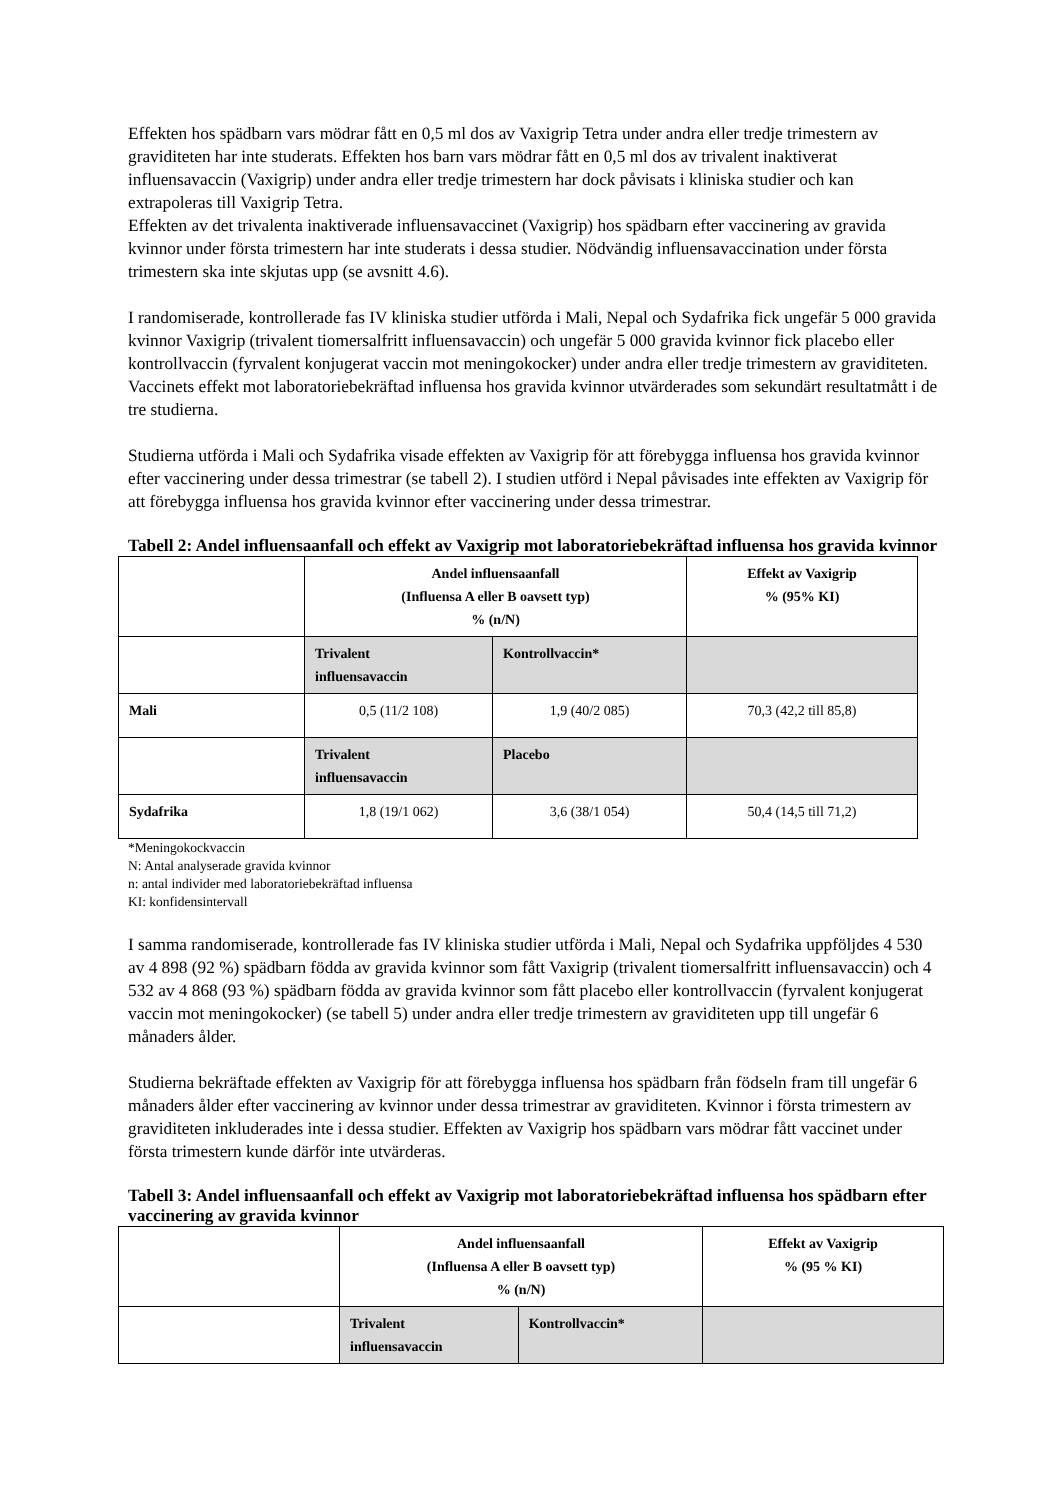Effekten hos spädbarn vars mödrar fått en 0,5 ml dos av Vaxigrip Tetra under andra eller tredje trimestern av graviditeten har inte studerats. Effekten hos barn vars mödrar fått en 0,5 ml dos av trivalent inaktiverat influensavaccin (Vaxigrip) under andra eller tredje trimestern har dock påvisats i kliniska studier och kan extrapoleras till Vaxigrip Tetra.
Effekten av det trivalenta inaktiverade influensavaccinet (Vaxigrip) hos spädbarn efter vaccinering av gravida kvinnor under första trimestern har inte studerats i dessa studier. Nödvändig influensavaccination under första trimestern ska inte skjutas upp (se avsnitt 4.6).
I randomiserade, kontrollerade fas IV kliniska studier utförda i Mali, Nepal och Sydafrika fick ungefär 5 000 gravida kvinnor Vaxigrip (trivalent tiomersalfritt influensavaccin) och ungefär 5 000 gravida kvinnor fick placebo eller kontrollvaccin (fyrvalent konjugerat vaccin mot meningokocker) under andra eller tredje trimestern av graviditeten. Vaccinets effekt mot laboratoriebekräftad influensa hos gravida kvinnor utvärderades som sekundärt resultatmått i de tre studierna.
Studierna utförda i Mali och Sydafrika visade effekten av Vaxigrip för att förebygga influensa hos gravida kvinnor efter vaccinering under dessa trimestrar (se tabell 2). I studien utförd i Nepal påvisades inte effekten av Vaxigrip för att förebygga influensa hos gravida kvinnor efter vaccinering under dessa trimestrar.
Tabell 2: Andel influensaanfall och effekt av Vaxigrip mot laboratoriebekräftad influensa hos gravida kvinnor
| | Andel influensaanfall (Influensa A eller B oavsett typ) % (n/N) | | Effekt av Vaxigrip % (95% KI) |
| | Trivalent influensavaccin | Kontrollvaccin* | |
| Mali | 0,5 (11/2 108) | 1,9 (40/2 085) | 70,3 (42,2 till 85,8) |
| | Trivalent influensavaccin | Placebo | |
| Sydafrika | 1,8 (19/1 062) | 3,6 (38/1 054) | 50,4 (14,5 till 71,2) |
*Meningokockvaccin
N: Antal analyserade gravida kvinnor
n: antal individer med laboratoriebekräftad influensa
KI: konfidensintervall
I samma randomiserade, kontrollerade fas IV kliniska studier utförda i Mali, Nepal och Sydafrika uppföljdes 4 530 av 4 898 (92 %) spädbarn födda av gravida kvinnor som fått Vaxigrip (trivalent tiomersalfritt influensavaccin) och 4 532 av 4 868 (93 %) spädbarn födda av gravida kvinnor som fått placebo eller kontrollvaccin (fyrvalent konjugerat vaccin mot meningokocker) (se tabell 5) under andra eller tredje trimestern av graviditeten upp till ungefär 6 månaders ålder.
Studierna bekräftade effekten av Vaxigrip för att förebygga influensa hos spädbarn från födseln fram till ungefär 6 månaders ålder efter vaccinering av kvinnor under dessa trimestrar av graviditeten. Kvinnor i första trimestern av graviditeten inkluderades inte i dessa studier. Effekten av Vaxigrip hos spädbarn vars mödrar fått vaccinet under första trimestern kunde därför inte utvärderas.
Tabell 3: Andel influensaanfall och effekt av Vaxigrip mot laboratoriebekräftad influensa hos spädbarn efter vaccinering av gravida kvinnor
| | Andel influensaanfall (Influensa A eller B oavsett typ) % (n/N) | | Effekt av Vaxigrip % (95 % KI) |
| | Trivalent influensavaccin | Kontrollvaccin* | |